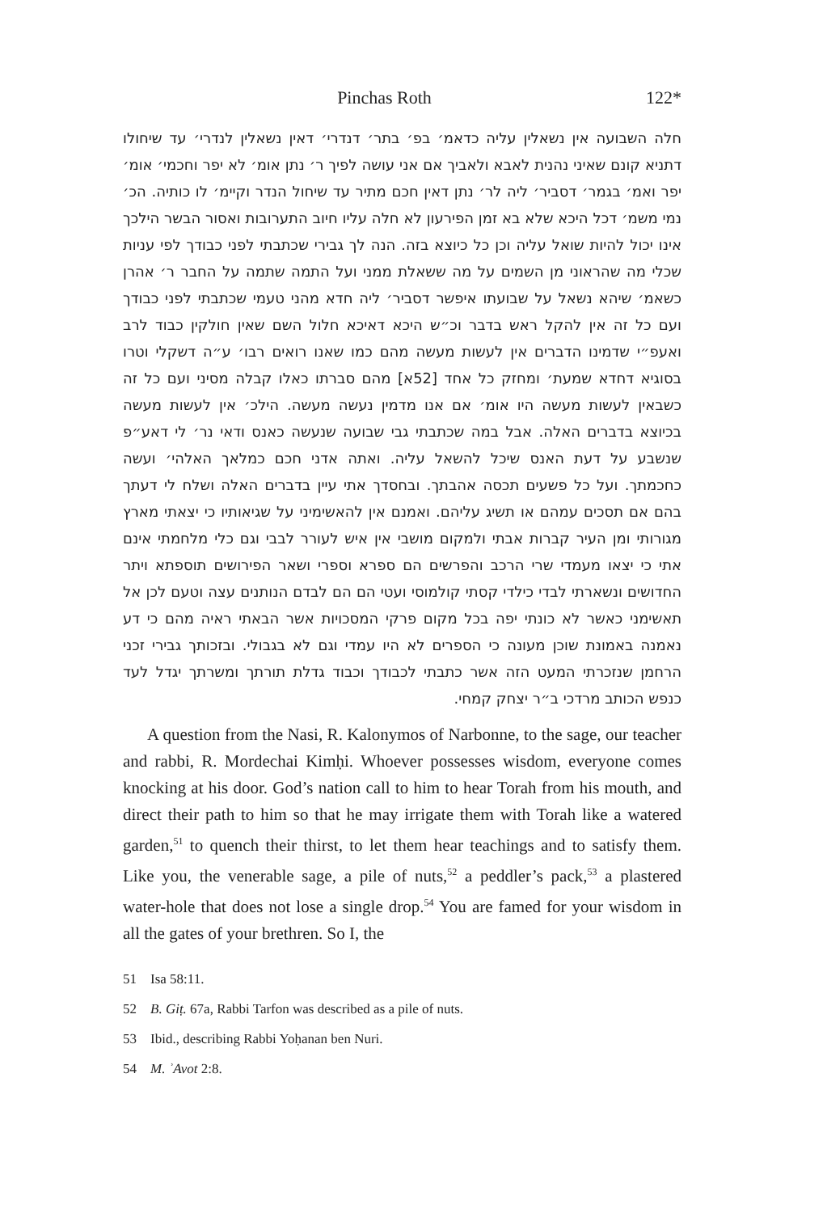Pinchas Roth 122*
חלה השבועה אין נשאלין עליה כדאמ׳ בפ׳ בתר׳ דנדרי׳ דאין נשאלין לנדרי׳ עד שיחולו דתניא קונם שאיני נהנית לאבא ולאביך אם אני עושה לפיך ר׳ נתן אומ׳ לא יפר וחכמי׳ אומ׳ יפר ואמ׳ בגמר׳ דסביר׳ ליה לר׳ נתן דאין חכם מתיר עד שיחול הנדר וקיימ׳ לו כותיה. הכ׳ נמי משמ׳ דכל היכא שלא בא זמן הפירעון לא חלה עליו חיוב התערובות ואסור הבשר הילכך אינו יכול להיות שואל עליה וכן כל כיוצא בזה. הנה לך גבירי שכתבתי לפני כבודך לפי עניות שכלי מה שהראוני מן השמים על מה ששאלת ממני ועל התמה שתמה על החבר ר׳ אהרן כשאמ׳ שיהא נשאל על שבועתו איפשר דסביר׳ ליה חדא מהני טעמי שכתבתי לפני כבודך ועם כל זה אין להקל ראש בדבר וכ״ש היכא דאיכא חלול השם שאין חולקין כבוד לרב ואעפ״י שדמינו הדברים אין לעשות מעשה מהם כמו שאנו רואים רבו׳ ע״ה דשקלי וטרו בסוגיא דחדא שמעת׳ ומחזק כל אחד [52א] מהם סברתו כאלו קבלה מסיני ועם כל זה כשבאין לעשות מעשה היו אומ׳ אם אנו מדמין נעשה מעשה. הילכ׳ אין לעשות מעשה בכיוצא בדברים האלה. אבל במה שכתבתי גבי שבועה שנעשה כאנס ודאי נר׳ לי דאע״פ שנשבע על דעת האנס שיכל להשאל עליה. ואתה אדני חכם כמלאך האלהי׳ ועשה כחכמתך. ועל כל פשעים תכסה אהבתך. ובחסדך אתי עיין בדברים האלה ושלח לי דעתך בהם אם תסכים עמהם או תשיג עליהם. ואמנם אין להאשימיני על שגיאותיו כי יצאתי מארץ מגורותי ומן העיר קברות אבתי ולמקום מושבי אין איש לעורר לבבי וגם כלי מלחמתי אינם אתי כי יצאו מעמדי שרי הרכב והפרשים הם ספרא וספרי ושאר הפירושים תוספתא ויתר החדושים ונשארתי לבדי כילדי קסתי קולמוסי ועטי הם הם לבדם הנותנים עצה וטעם לכן אל תאשימני כאשר לא כונתי יפה בכל מקום פרקי המסכויות אשר הבאתי ראיה מהם כי דע נאמנה באמונת שוכן מעונה כי הספרים לא היו עמדי וגם לא בגבולי. ובזכותך גבירי זכני הרחמן שנזכרתי המעט הזה אשר כתבתי לכבודך וכבוד גדלת תורתך ומשרתך יגדל לעד כנפש הכותב מרדכי ב״ר יצחק קמחי.
A question from the Nasi, R. Kalonymos of Narbonne, to the sage, our teacher and rabbi, R. Mordechai Kimḥi. Whoever possesses wisdom, everyone comes knocking at his door. God’s nation call to him to hear Torah from his mouth, and direct their path to him so that he may irrigate them with Torah like a watered garden,<sup>51</sup> to quench their thirst, to let them hear teachings and to satisfy them. Like you, the venerable sage, a pile of nuts,<sup>52</sup> a peddler’s pack,<sup>53</sup> a plastered water-hole that does not lose a single drop.<sup>54</sup> You are famed for your wisdom in all the gates of your brethren. So I, the
51 Isa 58:11.
52 B. Giṭ. 67a, Rabbi Tarfon was described as a pile of nuts.
53 Ibid., describing Rabbi Yoḥanan ben Nuri.
54 M. ʾAvot 2:8.